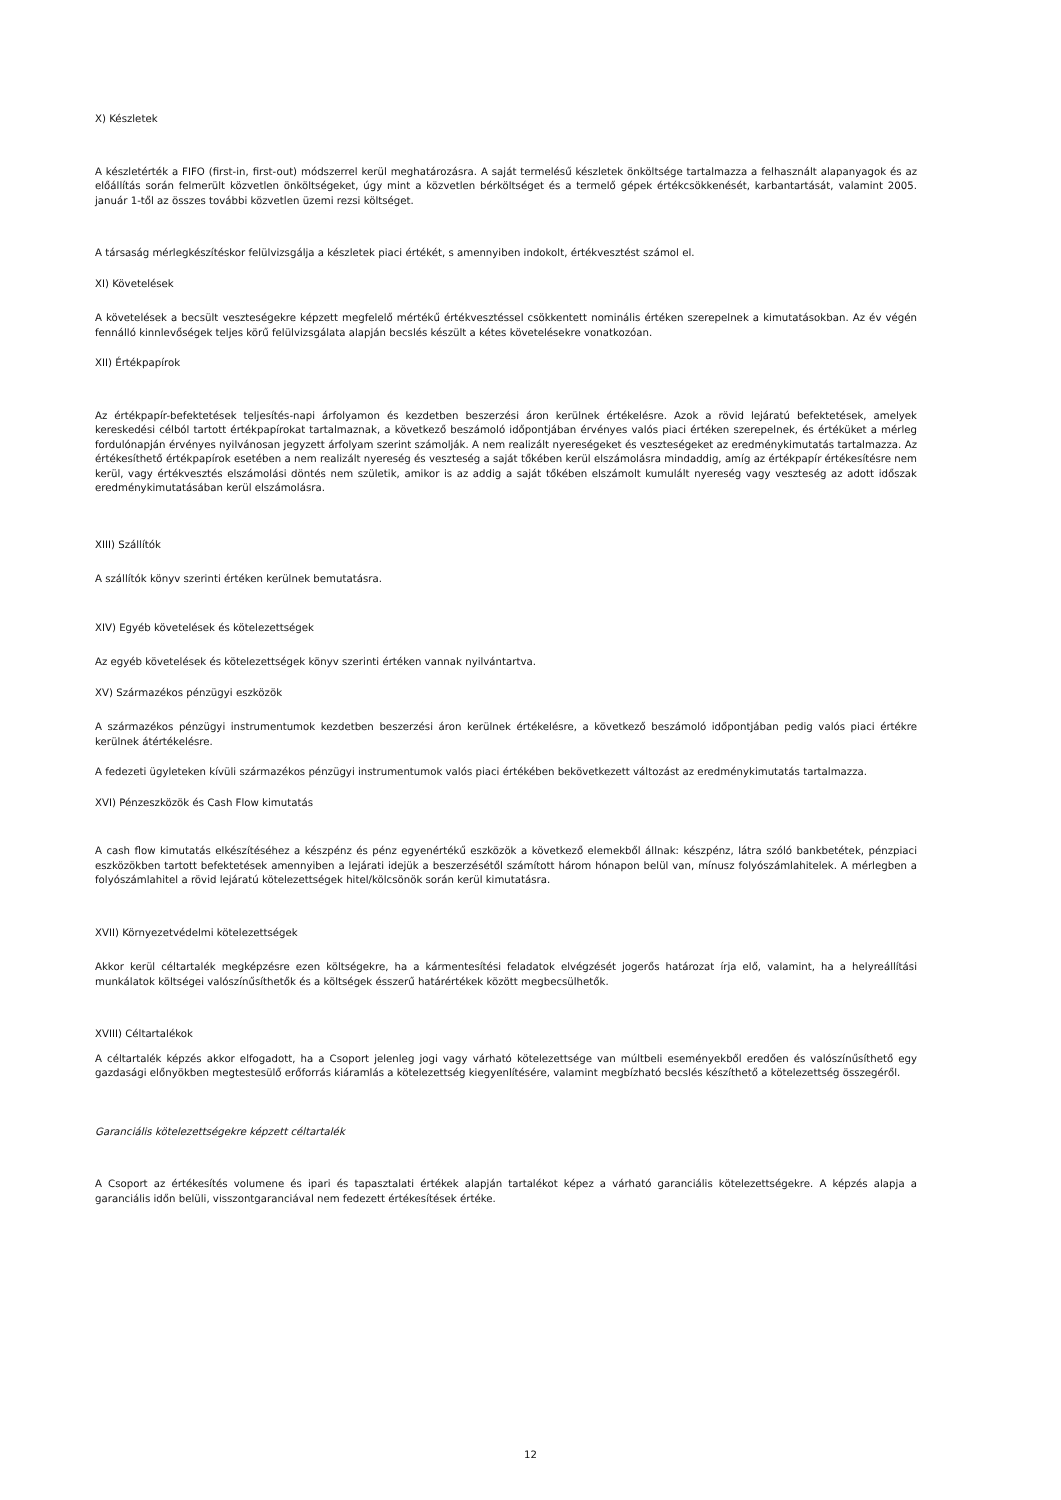X) Készletek
A készletérték a FIFO (first-in, first-out) módszerrel kerül meghatározásra. A saját termelésű készletek önköltsége tartalmazza a felhasznált alapanyagok és az előállítás során felmerült közvetlen önköltségeket, úgy mint a közvetlen bérköltséget és a termelő gépek értékcsökkenését, karbantartását, valamint 2005. január 1-től az összes további közvetlen üzemi rezsi költséget.
A társaság mérlegkészítéskor felülvizsgálja a készletek piaci értékét, s amennyiben indokolt, értékvesztést számol el.
XI) Követelések
A követelések a becsült veszteségekre képzett megfelelő mértékű értékvesztéssel csökkentett nominális értéken szerepelnek a kimutatásokban. Az év végén fennálló kinnlevőségek teljes körű felülvizsgálata alapján becslés készült a kétes követelésekre vonatkozóan.
XII) Értékpapírok
Az értékpapír-befektetések teljesítés-napi árfolyamon és kezdetben beszerzési áron kerülnek értékelésre. Azok a rövid lejáratú befektetések, amelyek kereskedési célból tartott értékpapírokat tartalmaznak, a következő beszámoló időpontjában érvényes valós piaci értéken szerepelnek, és értéküket a mérleg fordulónapján érvényes nyilvánosan jegyzett árfolyam szerint számolják. A nem realizált nyereségeket és veszteségeket az eredménykimutatás tartalmazza. Az értékesíthető értékpapírok esetében a nem realizált nyereség és veszteség a saját tőkében kerül elszámolásra mindaddig, amíg az értékpapír értékesítésre nem kerül, vagy értékvesztés elszámolási döntés nem születik, amikor is az addig a saját tőkében elszámolt kumulált nyereség vagy veszteség az adott időszak eredménykimutatásában kerül elszámolásra.
XIII) Szállítók
A szállítók könyv szerinti értéken kerülnek bemutatásra.
XIV) Egyéb követelések és kötelezettségek
Az egyéb követelések és kötelezettségek könyv szerinti értéken vannak nyilvántartva.
XV) Származékos pénzügyi eszközök
A származékos pénzügyi instrumentumok kezdetben beszerzési áron kerülnek értékelésre, a következő beszámoló időpontjában pedig valós piaci értékre kerülnek átértékelésre.
A fedezeti ügyleteken kívüli származékos pénzügyi instrumentumok valós piaci értékében bekövetkezett változást az eredménykimutatás tartalmazza.
XVI) Pénzeszközök és Cash Flow kimutatás
A cash flow kimutatás elkészítéséhez a készpénz és pénz egyenértékű eszközök a következő elemekből állnak: készpénz, látra szóló bankbetétek, pénzpiaci eszközökben tartott befektetések amennyiben a lejárati idejük a beszerzésétől számított három hónapon belül van, mínusz folyószámlahitelek. A mérlegben a folyószámlahitel a rövid lejáratú kötelezettségek hitel/kölcsönök során kerül kimutatásra.
XVII) Környezetvédelmi kötelezettségek
Akkor kerül céltartalék megképzésre ezen költségekre, ha a kármentesítési feladatok elvégzését jogerős határozat írja elő, valamint, ha a helyreállítási munkálatok költségei valószínűsíthetők és a költségek ésszerű határértékek között megbecsülhetők.
XVIII) Céltartalékok
A céltartalék képzés akkor elfogadott, ha a Csoport jelenleg jogi vagy várható kötelezettsége van múltbeli eseményekből eredően és valószínűsíthető egy gazdasági előnyökben megtestesülő erőforrás kiáramlás a kötelezettség kiegyenlítésére, valamint megbízható becslés készíthető a kötelezettség összegéről.
Garanciális kötelezettségekre képzett céltartalék
A Csoport az értékesítés volumene és ipari és tapasztalati értékek alapján tartalékot képez a várható garanciális kötelezettségekre. A képzés alapja a garanciális időn belüli, visszontgaranciával nem fedezett értékesítések értéke.
12